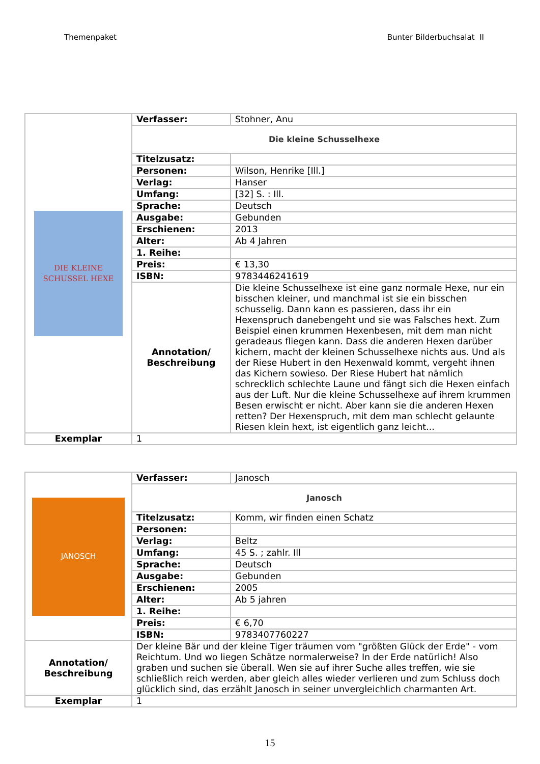Themenpaket Bunter Bilderbuchsalat II
| DIE KLEINE SCHUSSEL HEXE | Verfasser: | Stohner, Anu |
| | Die kleine Schusselhexe | |
| | Titelzusatz: | |
| | Personen: | Wilson, Henrike [Ill.] |
| | Verlag: | Hanser |
| | Umfang: | [32] S. : Ill. |
| | Sprache: | Deutsch |
| | Ausgabe: | Gebunden |
| | Erschienen: | 2013 |
| | Alter: | Ab 4 Jahren |
| | 1. Reihe: | |
| | Preis: | € 13,30 |
| | ISBN: | 9783446241619 |
| | Annotation/ Beschreibung | Die kleine Schusselhexe ist eine ganz normale Hexe, nur ein bisschen kleiner, und manchmal ist sie ein bisschen schusselig. Dann kann es passieren, dass ihr ein Hexenspruch danebengeht und sie was Falsches hext. Zum Beispiel einen krummen Hexenbesen, mit dem man nicht geradeaus fliegen kann. Dass die anderen Hexen darüber kichern, macht der kleinen Schusselhexe nichts aus. Und als der Riese Hubert in den Hexenwald kommt, vergeht ihnen das Kichern sowieso. Der Riese Hubert hat nämlich schrecklich schlechte Laune und fängt sich die Hexen einfach aus der Luft. Nur die kleine Schusselhexe auf ihrem krummen Besen erwischt er nicht. Aber kann sie die anderen Hexen retten? Der Hexenspruch, mit dem man schlecht gelaunte Riesen klein hext, ist eigentlich ganz leicht... |
| Exemplar | 1 | |
| JANOSCH | Verfasser: | Janosch |
| | Janosch | |
| | Titelzusatz: | Komm, wir finden einen Schatz |
| | Personen: | |
| | Verlag: | Beltz |
| | Umfang: | 45 S. ; zahlr. Ill |
| | Sprache: | Deutsch |
| | Ausgabe: | Gebunden |
| | Erschienen: | 2005 |
| | Alter: | Ab 5 jahren |
| | 1. Reihe: | |
| | Preis: | € 6,70 |
| | ISBN: | 9783407760227 |
| Annotation/ Beschreibung | Der kleine Bär und der kleine Tiger träumen vom "größten Glück der Erde" - vom Reichtum. Und wo liegen Schätze normalerweise? In der Erde natürlich! Also graben und suchen sie überall. Wen sie auf ihrer Suche alles treffen, wie sie schließlich reich werden, aber gleich alles wieder verlieren und zum Schluss doch glücklich sind, das erzählt Janosch in seiner unvergleichlich charmanten Art. | |
| Exemplar | 1 | |
15